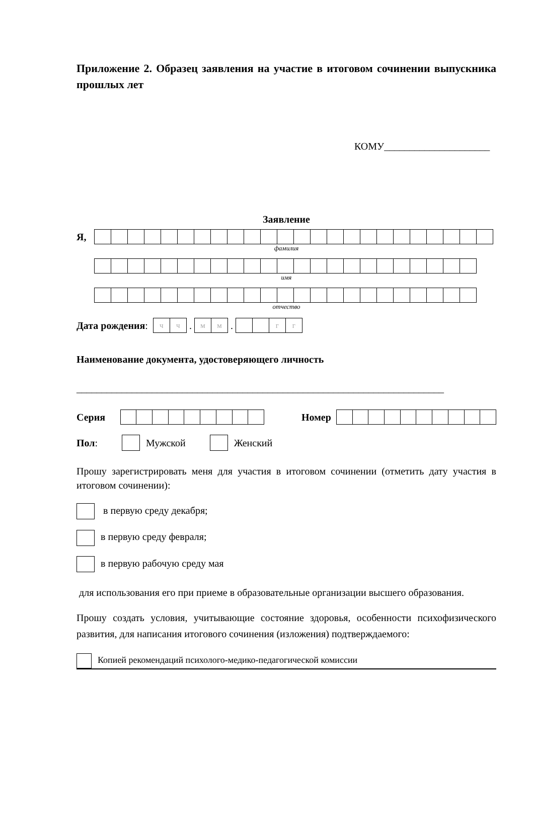Приложение 2. Образец заявления на участие в итоговом сочинении выпускника прошлых лет
КОМУ_____________________
Заявление
Я,
фамилия
имя
отчество
Дата рождения:
| ч | ч |
.
| м | м |
.
| | | г | г |
Наименование документа, удостоверяющего личность
_________________________________________________________________________
Серия Номер
Пол: Мужской Женский
Прошу зарегистрировать меня для участия в итоговом сочинении (отметить дату участия в итоговом сочинении):
в первую среду декабря;
в первую среду февраля;
в первую рабочую среду мая
для использования его при приеме в образовательные организации высшего образования.
Прошу создать условия, учитывающие состояние здоровья, особенности психофизического развития, для написания итогового сочинения (изложения) подтверждаемого:
Копией рекомендаций психолого-медико-педагогической комиссии